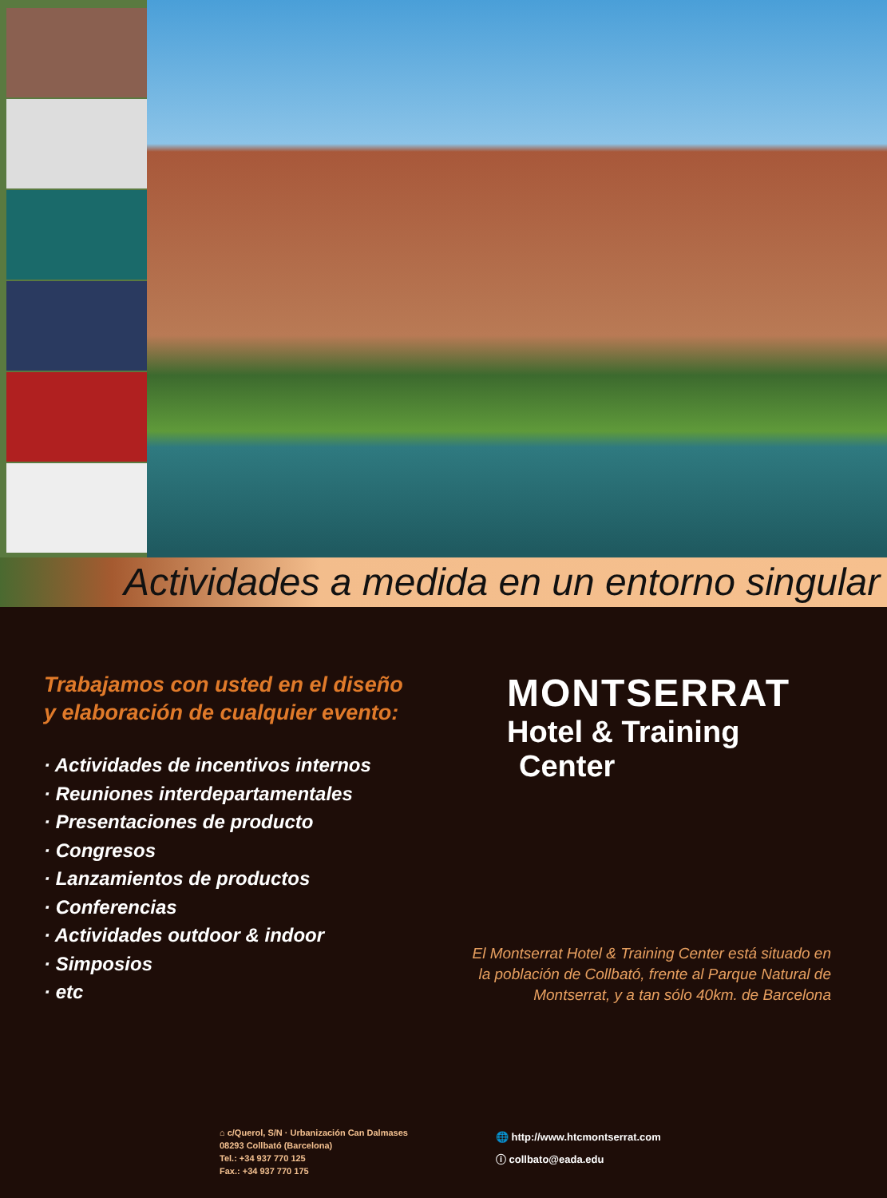Actividades a medida en un entorno singular
Trabajamos con usted en el diseño
y elaboración de cualquier evento:
· Actividades de incentivos internos
· Reuniones interdepartamentales
· Presentaciones de producto
· Congresos
· Lanzamientos de productos
· Conferencias
· Actividades outdoor & indoor
· Simposios
· etc
MONTSERRAT
Hotel & Training
Center
El Montserrat Hotel & Training Center está situado en
la población de Collbató, frente al Parque Natural de
Montserrat, y a tan sólo 40km. de Barcelona
⌂ c/Querol, S/N · Urbanización Can Dalmases
08293 Collbató (Barcelona)
Tel.: +34 937 770 125
Fax.: +34 937 770 175
🌐 http://www.htcmontserrat.com
ⓘ collbato@eada.edu